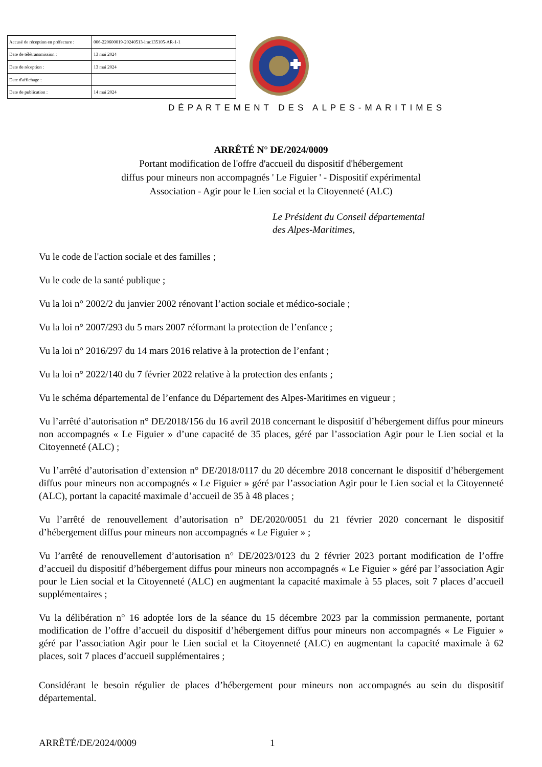| Accusé de réception en préfecture : | 006-220600019-20240513-lmc135105-AR-1-1 |
| Date de télétransmission : | 13 mai 2024 |
| Date de réception : | 13 mai 2024 |
| Date d'affichage : | |
| Date de publication : | 14 mai 2024 |
DÉPARTEMENT DES ALPES-MARITIMES
ARRÊTÉ N° DE/2024/0009
Portant modification de l'offre d'accueil du dispositif d'hébergement
diffus pour mineurs non accompagnés ' Le Figuier ' - Dispositif expérimental
Association - Agir pour le Lien social et la Citoyenneté (ALC)
Le Président du Conseil départemental
des Alpes-Maritimes,
Vu le code de l'action sociale et des familles ;
Vu le code de la santé publique ;
Vu la loi n° 2002/2 du janvier 2002 rénovant l’action sociale et médico-sociale ;
Vu la loi n° 2007/293 du 5 mars 2007 réformant la protection de l’enfance ;
Vu la loi n° 2016/297 du 14 mars 2016 relative à la protection de l’enfant ;
Vu la loi n° 2022/140 du 7 février 2022 relative à la protection des enfants ;
Vu le schéma départemental de l’enfance du Département des Alpes-Maritimes en vigueur ;
Vu l’arrêté d’autorisation n° DE/2018/156 du 16 avril 2018 concernant le dispositif d’hébergement diffus pour mineurs non accompagnés « Le Figuier » d’une capacité de 35 places, géré par l’association Agir pour le Lien social et la Citoyenneté (ALC) ;
Vu l’arrêté d’autorisation d’extension n° DE/2018/0117 du 20 décembre 2018 concernant le dispositif d’hébergement diffus pour mineurs non accompagnés « Le Figuier » géré par l’association Agir pour le Lien social et la Citoyenneté (ALC), portant la capacité maximale d’accueil de 35 à 48 places ;
Vu l’arrêté de renouvellement d’autorisation n° DE/2020/0051 du 21 février 2020 concernant le dispositif d’hébergement diffus pour mineurs non accompagnés « Le Figuier » ;
Vu l’arrêté de renouvellement d’autorisation n° DE/2023/0123 du 2 février 2023 portant modification de l’offre d’accueil du dispositif d’hébergement diffus pour mineurs non accompagnés « Le Figuier » géré par l’association Agir pour le Lien social et la Citoyenneté (ALC) en augmentant la capacité maximale à 55 places, soit 7 places d’accueil supplémentaires ;
Vu la délibération n° 16 adoptée lors de la séance du 15 décembre 2023 par la commission permanente, portant modification de l’offre d’accueil du dispositif d’hébergement diffus pour mineurs non accompagnés « Le Figuier » géré par l’association Agir pour le Lien social et la Citoyenneté (ALC) en augmentant la capacité maximale à 62 places, soit 7 places d’accueil supplémentaires ;
Considérant le besoin régulier de places d’hébergement pour mineurs non accompagnés au sein du dispositif départemental.
ARRÊTÉ/DE/2024/0009 1